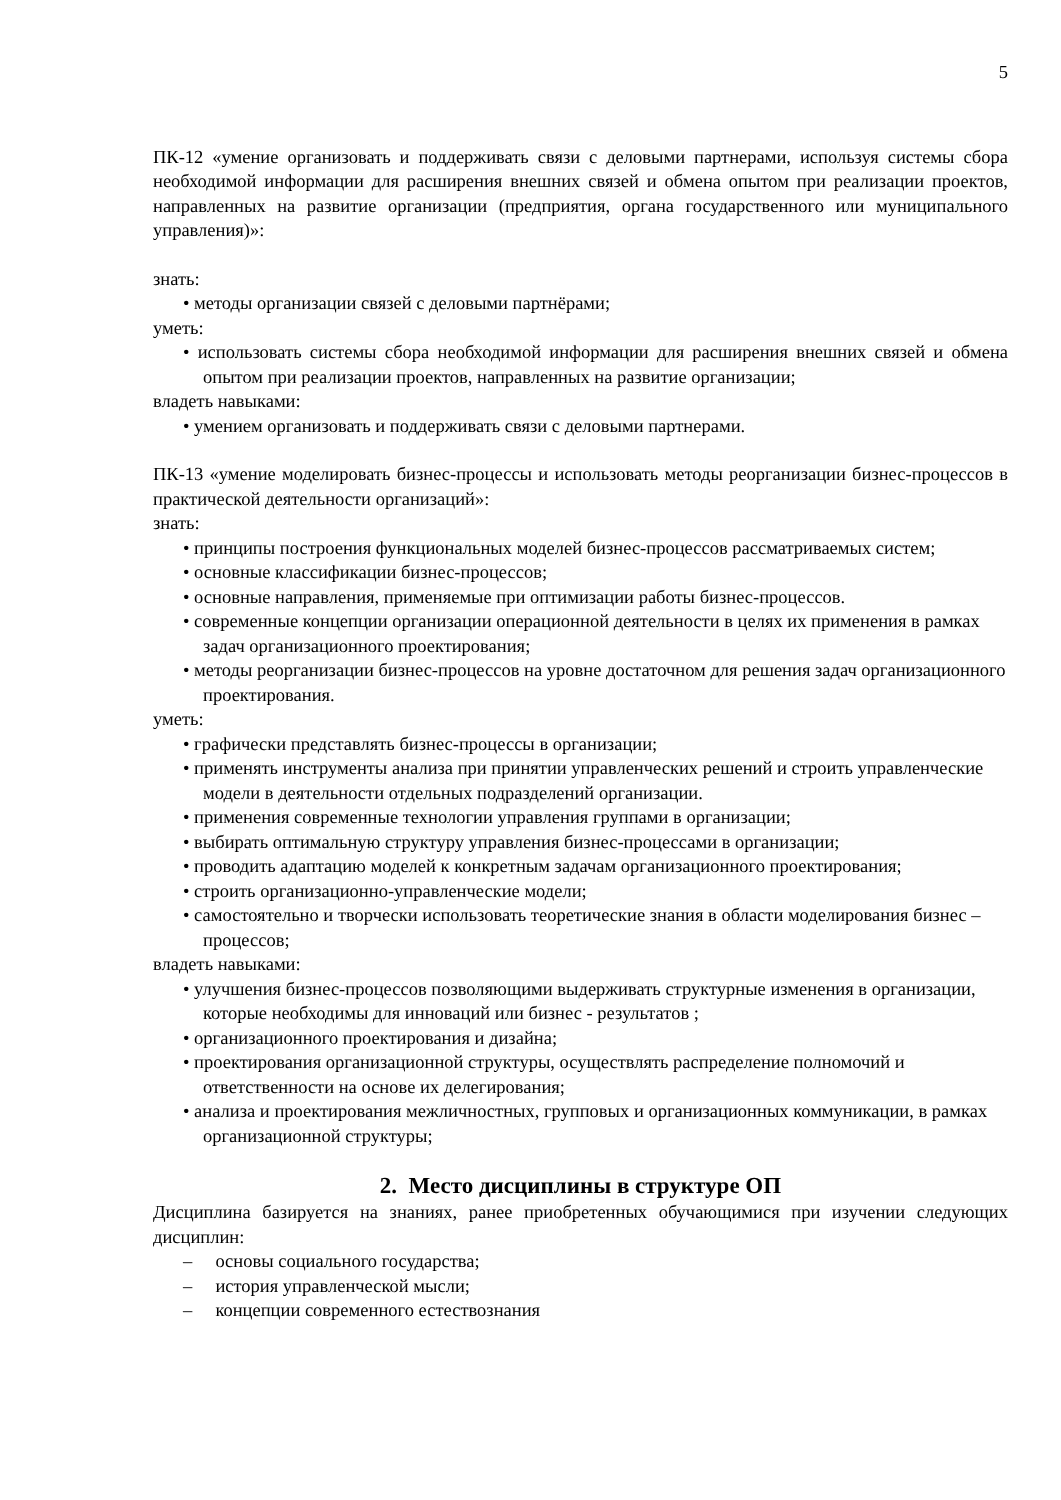5
ПК-12 «умение организовать и поддерживать связи с деловыми партнерами, используя системы сбора необходимой информации для расширения внешних связей и обмена опытом при реализации проектов, направленных на развитие организации (предприятия, органа государственного или муниципального управления)»:
знать:
• методы организации связей с деловыми партнёрами;
уметь:
• использовать системы сбора необходимой информации для расширения внешних связей и обмена опытом при реализации проектов, направленных на развитие организации;
владеть навыками:
• умением организовать и поддерживать связи с деловыми партнерами.
ПК-13 «умение моделировать бизнес-процессы и использовать методы реорганизации бизнес-процессов в практической деятельности организаций»:
знать:
• принципы построения функциональных моделей бизнес-процессов рассматриваемых систем;
• основные классификации бизнес-процессов;
• основные направления, применяемые при оптимизации работы бизнес-процессов.
• современные концепции организации операционной деятельности в целях их применения в рамках задач организационного проектирования;
• методы реорганизации бизнес-процессов на уровне достаточном для решения задач организационного проектирования.
уметь:
• графически представлять бизнес-процессы в организации;
• применять инструменты анализа при принятии управленческих решений и строить управленческие модели в деятельности отдельных подразделений организации.
• применения современные технологии управления группами в организации;
• выбирать оптимальную структуру управления бизнес-процессами в организации;
• проводить адаптацию моделей к конкретным задачам организационного проектирования;
• строить организационно-управленческие модели;
• самостоятельно и творчески использовать теоретические знания в области моделирования бизнес – процессов;
владеть навыками:
• улучшения бизнес-процессов позволяющими выдерживать структурные изменения в организации, которые необходимы для инноваций или бизнес - результатов ;
• организационного проектирования и дизайна;
• проектирования организационной структуры, осуществлять распределение полномочий и ответственности на основе их делегирования;
• анализа и проектирования межличностных, групповых и организационных коммуникации, в рамках организационной структуры;
2. Место дисциплины в структуре ОП
Дисциплина базируется на знаниях, ранее приобретенных обучающимися при изучении следующих дисциплин:
– основы социального государства;
– история управленческой мысли;
– концепции современного естествознания